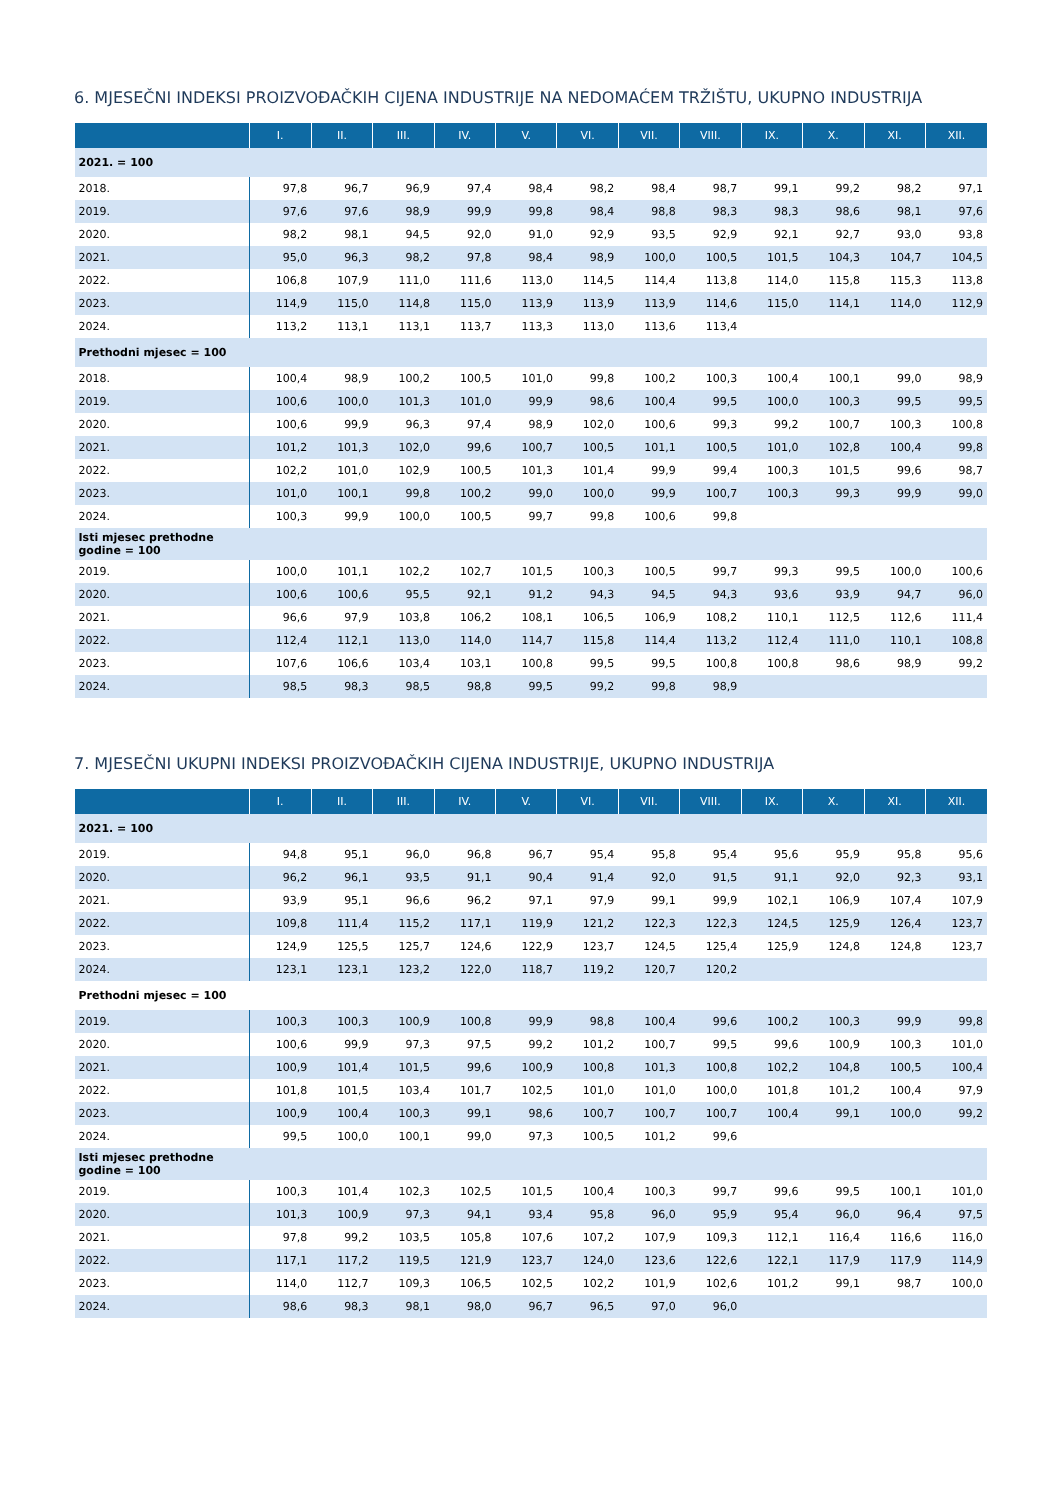6. MJESEČNI INDEKSI PROIZVOĐAČKIH CIJENA INDUSTRIJE NA NEDOMAĆEM TRŽIŠTU, UKUPNO INDUSTRIJA
| | I. | II. | III. | IV. | V. | VI. | VII. | VIII. | IX. | X. | XI. | XII. |
| --- | --- | --- | --- | --- | --- | --- | --- | --- | --- | --- | --- | --- |
| 2021. = 100 | | | | | | | | | | | | |
| 2018. | 97,8 | 96,7 | 96,9 | 97,4 | 98,4 | 98,2 | 98,4 | 98,7 | 99,1 | 99,2 | 98,2 | 97,1 |
| 2019. | 97,6 | 97,6 | 98,9 | 99,9 | 99,8 | 98,4 | 98,8 | 98,3 | 98,3 | 98,6 | 98,1 | 97,6 |
| 2020. | 98,2 | 98,1 | 94,5 | 92,0 | 91,0 | 92,9 | 93,5 | 92,9 | 92,1 | 92,7 | 93,0 | 93,8 |
| 2021. | 95,0 | 96,3 | 98,2 | 97,8 | 98,4 | 98,9 | 100,0 | 100,5 | 101,5 | 104,3 | 104,7 | 104,5 |
| 2022. | 106,8 | 107,9 | 111,0 | 111,6 | 113,0 | 114,5 | 114,4 | 113,8 | 114,0 | 115,8 | 115,3 | 113,8 |
| 2023. | 114,9 | 115,0 | 114,8 | 115,0 | 113,9 | 113,9 | 113,9 | 114,6 | 115,0 | 114,1 | 114,0 | 112,9 |
| 2024. | 113,2 | 113,1 | 113,1 | 113,7 | 113,3 | 113,0 | 113,6 | 113,4 | | | | |
| Prethodni mjesec = 100 | | | | | | | | | | | | |
| 2018. | 100,4 | 98,9 | 100,2 | 100,5 | 101,0 | 99,8 | 100,2 | 100,3 | 100,4 | 100,1 | 99,0 | 98,9 |
| 2019. | 100,6 | 100,0 | 101,3 | 101,0 | 99,9 | 98,6 | 100,4 | 99,5 | 100,0 | 100,3 | 99,5 | 99,5 |
| 2020. | 100,6 | 99,9 | 96,3 | 97,4 | 98,9 | 102,0 | 100,6 | 99,3 | 99,2 | 100,7 | 100,3 | 100,8 |
| 2021. | 101,2 | 101,3 | 102,0 | 99,6 | 100,7 | 100,5 | 101,1 | 100,5 | 101,0 | 102,8 | 100,4 | 99,8 |
| 2022. | 102,2 | 101,0 | 102,9 | 100,5 | 101,3 | 101,4 | 99,9 | 99,4 | 100,3 | 101,5 | 99,6 | 98,7 |
| 2023. | 101,0 | 100,1 | 99,8 | 100,2 | 99,0 | 100,0 | 99,9 | 100,7 | 100,3 | 99,3 | 99,9 | 99,0 |
| 2024. | 100,3 | 99,9 | 100,0 | 100,5 | 99,7 | 99,8 | 100,6 | 99,8 | | | | |
| Isti mjesec prethodne godine = 100 | | | | | | | | | | | | |
| 2019. | 100,0 | 101,1 | 102,2 | 102,7 | 101,5 | 100,3 | 100,5 | 99,7 | 99,3 | 99,5 | 100,0 | 100,6 |
| 2020. | 100,6 | 100,6 | 95,5 | 92,1 | 91,2 | 94,3 | 94,5 | 94,3 | 93,6 | 93,9 | 94,7 | 96,0 |
| 2021. | 96,6 | 97,9 | 103,8 | 106,2 | 108,1 | 106,5 | 106,9 | 108,2 | 110,1 | 112,5 | 112,6 | 111,4 |
| 2022. | 112,4 | 112,1 | 113,0 | 114,0 | 114,7 | 115,8 | 114,4 | 113,2 | 112,4 | 111,0 | 110,1 | 108,8 |
| 2023. | 107,6 | 106,6 | 103,4 | 103,1 | 100,8 | 99,5 | 99,5 | 100,8 | 100,8 | 98,6 | 98,9 | 99,2 |
| 2024. | 98,5 | 98,3 | 98,5 | 98,8 | 99,5 | 99,2 | 99,8 | 98,9 | | | | |
7. MJESEČNI UKUPNI INDEKSI PROIZVOĐAČKIH CIJENA INDUSTRIJE, UKUPNO INDUSTRIJA
| | I. | II. | III. | IV. | V. | VI. | VII. | VIII. | IX. | X. | XI. | XII. |
| --- | --- | --- | --- | --- | --- | --- | --- | --- | --- | --- | --- | --- |
| 2021. = 100 | | | | | | | | | | | | |
| 2019. | 94,8 | 95,1 | 96,0 | 96,8 | 96,7 | 95,4 | 95,8 | 95,4 | 95,6 | 95,9 | 95,8 | 95,6 |
| 2020. | 96,2 | 96,1 | 93,5 | 91,1 | 90,4 | 91,4 | 92,0 | 91,5 | 91,1 | 92,0 | 92,3 | 93,1 |
| 2021. | 93,9 | 95,1 | 96,6 | 96,2 | 97,1 | 97,9 | 99,1 | 99,9 | 102,1 | 106,9 | 107,4 | 107,9 |
| 2022. | 109,8 | 111,4 | 115,2 | 117,1 | 119,9 | 121,2 | 122,3 | 122,3 | 124,5 | 125,9 | 126,4 | 123,7 |
| 2023. | 124,9 | 125,5 | 125,7 | 124,6 | 122,9 | 123,7 | 124,5 | 125,4 | 125,9 | 124,8 | 124,8 | 123,7 |
| 2024. | 123,1 | 123,1 | 123,2 | 122,0 | 118,7 | 119,2 | 120,7 | 120,2 | | | | |
| Prethodni mjesec = 100 | | | | | | | | | | | | |
| 2019. | 100,3 | 100,3 | 100,9 | 100,8 | 99,9 | 98,8 | 100,4 | 99,6 | 100,2 | 100,3 | 99,9 | 99,8 |
| 2020. | 100,6 | 99,9 | 97,3 | 97,5 | 99,2 | 101,2 | 100,7 | 99,5 | 99,6 | 100,9 | 100,3 | 101,0 |
| 2021. | 100,9 | 101,4 | 101,5 | 99,6 | 100,9 | 100,8 | 101,3 | 100,8 | 102,2 | 104,8 | 100,5 | 100,4 |
| 2022. | 101,8 | 101,5 | 103,4 | 101,7 | 102,5 | 101,0 | 101,0 | 100,0 | 101,8 | 101,2 | 100,4 | 97,9 |
| 2023. | 100,9 | 100,4 | 100,3 | 99,1 | 98,6 | 100,7 | 100,7 | 100,7 | 100,4 | 99,1 | 100,0 | 99,2 |
| 2024. | 99,5 | 100,0 | 100,1 | 99,0 | 97,3 | 100,5 | 101,2 | 99,6 | | | | |
| Isti mjesec prethodne godine = 100 | | | | | | | | | | | | |
| 2019. | 100,3 | 101,4 | 102,3 | 102,5 | 101,5 | 100,4 | 100,3 | 99,7 | 99,6 | 99,5 | 100,1 | 101,0 |
| 2020. | 101,3 | 100,9 | 97,3 | 94,1 | 93,4 | 95,8 | 96,0 | 95,9 | 95,4 | 96,0 | 96,4 | 97,5 |
| 2021. | 97,8 | 99,2 | 103,5 | 105,8 | 107,6 | 107,2 | 107,9 | 109,3 | 112,1 | 116,4 | 116,6 | 116,0 |
| 2022. | 117,1 | 117,2 | 119,5 | 121,9 | 123,7 | 124,0 | 123,6 | 122,6 | 122,1 | 117,9 | 117,9 | 114,9 |
| 2023. | 114,0 | 112,7 | 109,3 | 106,5 | 102,5 | 102,2 | 101,9 | 102,6 | 101,2 | 99,1 | 98,7 | 100,0 |
| 2024. | 98,6 | 98,3 | 98,1 | 98,0 | 96,7 | 96,5 | 97,0 | 96,0 | | | | |